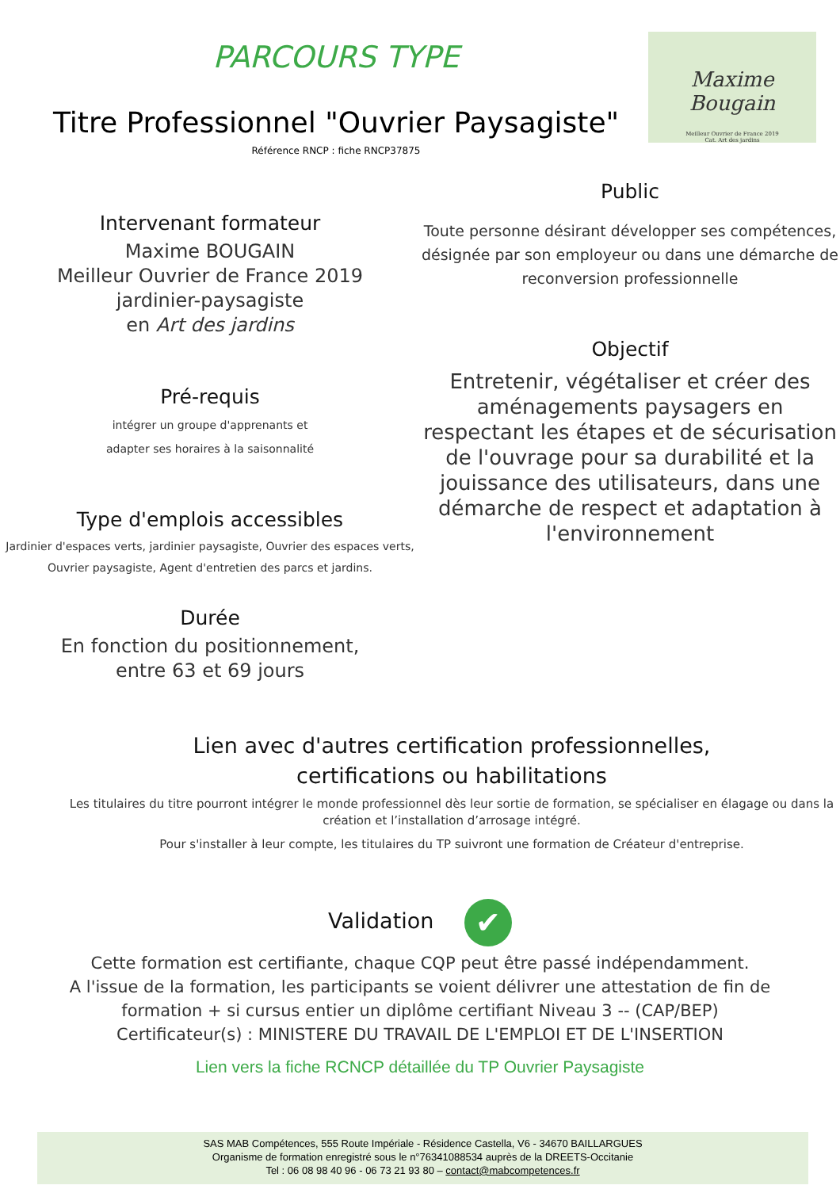PARCOURS TYPE
Titre Professionnel "Ouvrier Paysagiste"
Référence RNCP : fiche RNCP37875
Maxime Bougain
Meilleur Ouvrier de France 2019
Cat. Art des jardins
Intervenant formateur
Maxime BOUGAIN
Meilleur Ouvrier de France 2019
jardinier-paysagiste
en Art des jardins
Pré-requis
intégrer un groupe d'apprenants et
adapter ses horaires à la saisonnalité
Type d'emplois accessibles
Jardinier d'espaces verts, jardinier paysagiste, Ouvrier des espaces verts, Ouvrier paysagiste, Agent d'entretien des parcs et jardins.
Durée
En fonction du positionnement,
entre 63 et 69 jours
Public
Toute personne désirant développer ses compétences, désignée par son employeur ou dans une démarche de reconversion professionnelle
Objectif
Entretenir, végétaliser et créer des aménagements paysagers en respectant les étapes et de sécurisation de l'ouvrage pour sa durabilité et la jouissance des utilisateurs, dans une démarche de respect et adaptation à l'environnement
Lien avec d'autres certification professionnelles,
certifications ou habilitations
Les titulaires du titre pourront intégrer le monde professionnel dès leur sortie de formation, se spécialiser en élagage ou dans la création et l’installation d’arrosage intégré.
Pour s'installer à leur compte, les titulaires du TP suivront une formation de Créateur d'entreprise.
Validation ✔
Cette formation est certifiante, chaque CQP peut être passé indépendamment.
A l'issue de la formation, les participants se voient délivrer une attestation de fin de
formation + si cursus entier un diplôme certifiant Niveau 3 -- (CAP/BEP)
Certificateur(s) : MINISTERE DU TRAVAIL DE L'EMPLOI ET DE L'INSERTION
Lien vers la fiche RCNCP détaillée du TP Ouvrier Paysagiste
SAS MAB Compétences, 555 Route Impériale - Résidence Castella, V6 - 34670 BAILLARGUES
Organisme de formation enregistré sous le n°76341088534 auprès de la DREETS-Occitanie
Tel : 06 08 98 40 96 - 06 73 21 93 80 – contact@mabcompetences.fr